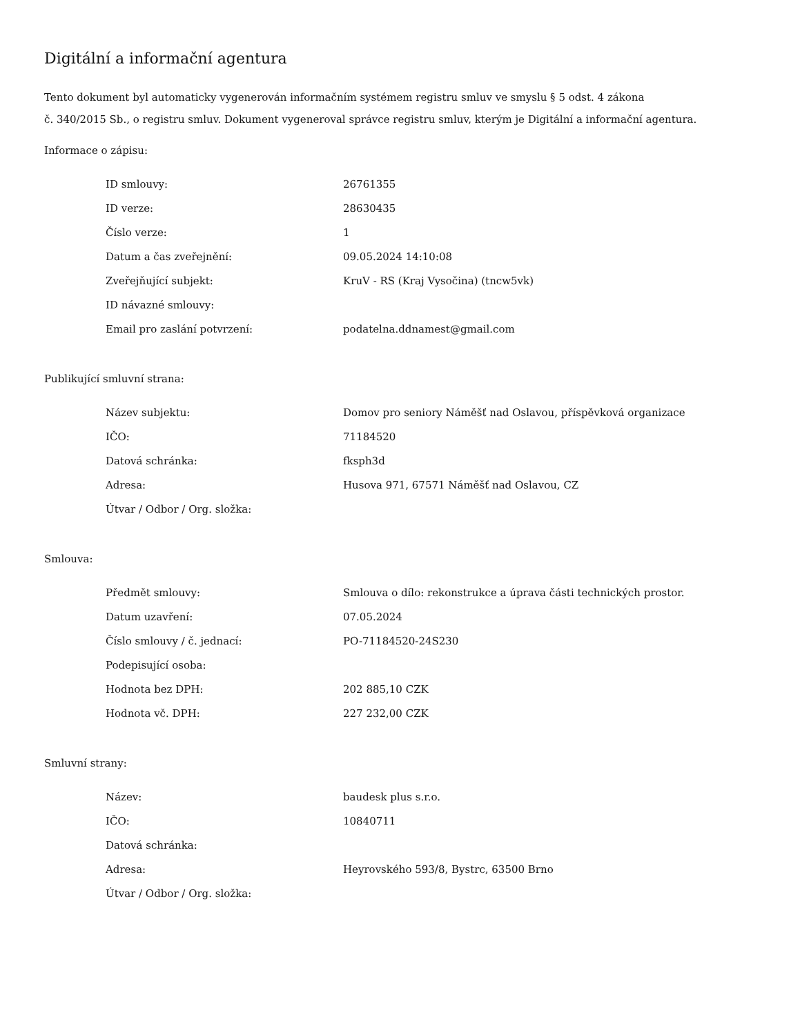Digitální a informační agentura
Tento dokument byl automaticky vygenerován informačním systémem registru smluv ve smyslu § 5 odst. 4 zákona
č. 340/2015 Sb., o registru smluv. Dokument vygeneroval správce registru smluv, kterým je Digitální a informační agentura.
Informace o zápisu:
| ID smlouvy: | 26761355 |
| ID verze: | 28630435 |
| Číslo verze: | 1 |
| Datum a čas zveřejnění: | 09.05.2024 14:10:08 |
| Zveřejňující subjekt: | KruV - RS (Kraj Vysočina) (tncw5vk) |
| ID návazné smlouvy: | |
| Email pro zaslání potvrzení: | podatelna.ddnamest@gmail.com |
Publikující smluvní strana:
| Název subjektu: | Domov pro seniory Náměšť nad Oslavou, příspěvková organizace |
| IČO: | 71184520 |
| Datová schránka: | fksph3d |
| Adresa: | Husova 971, 67571 Náměšť nad Oslavou, CZ |
| Útvar / Odbor / Org. složka: | |
Smlouva:
| Předmět smlouvy: | Smlouva o dílo: rekonstrukce a úprava části technických prostor. |
| Datum uzavření: | 07.05.2024 |
| Číslo smlouvy / č. jednací: | PO-71184520-24S230 |
| Podepisující osoba: | |
| Hodnota bez DPH: | 202 885,10 CZK |
| Hodnota vč. DPH: | 227 232,00 CZK |
Smluvní strany:
| Název: | baudesk plus s.r.o. |
| IČO: | 10840711 |
| Datová schránka: | |
| Adresa: | Heyrovského 593/8, Bystrc, 63500 Brno |
| Útvar / Odbor / Org. složka: | |